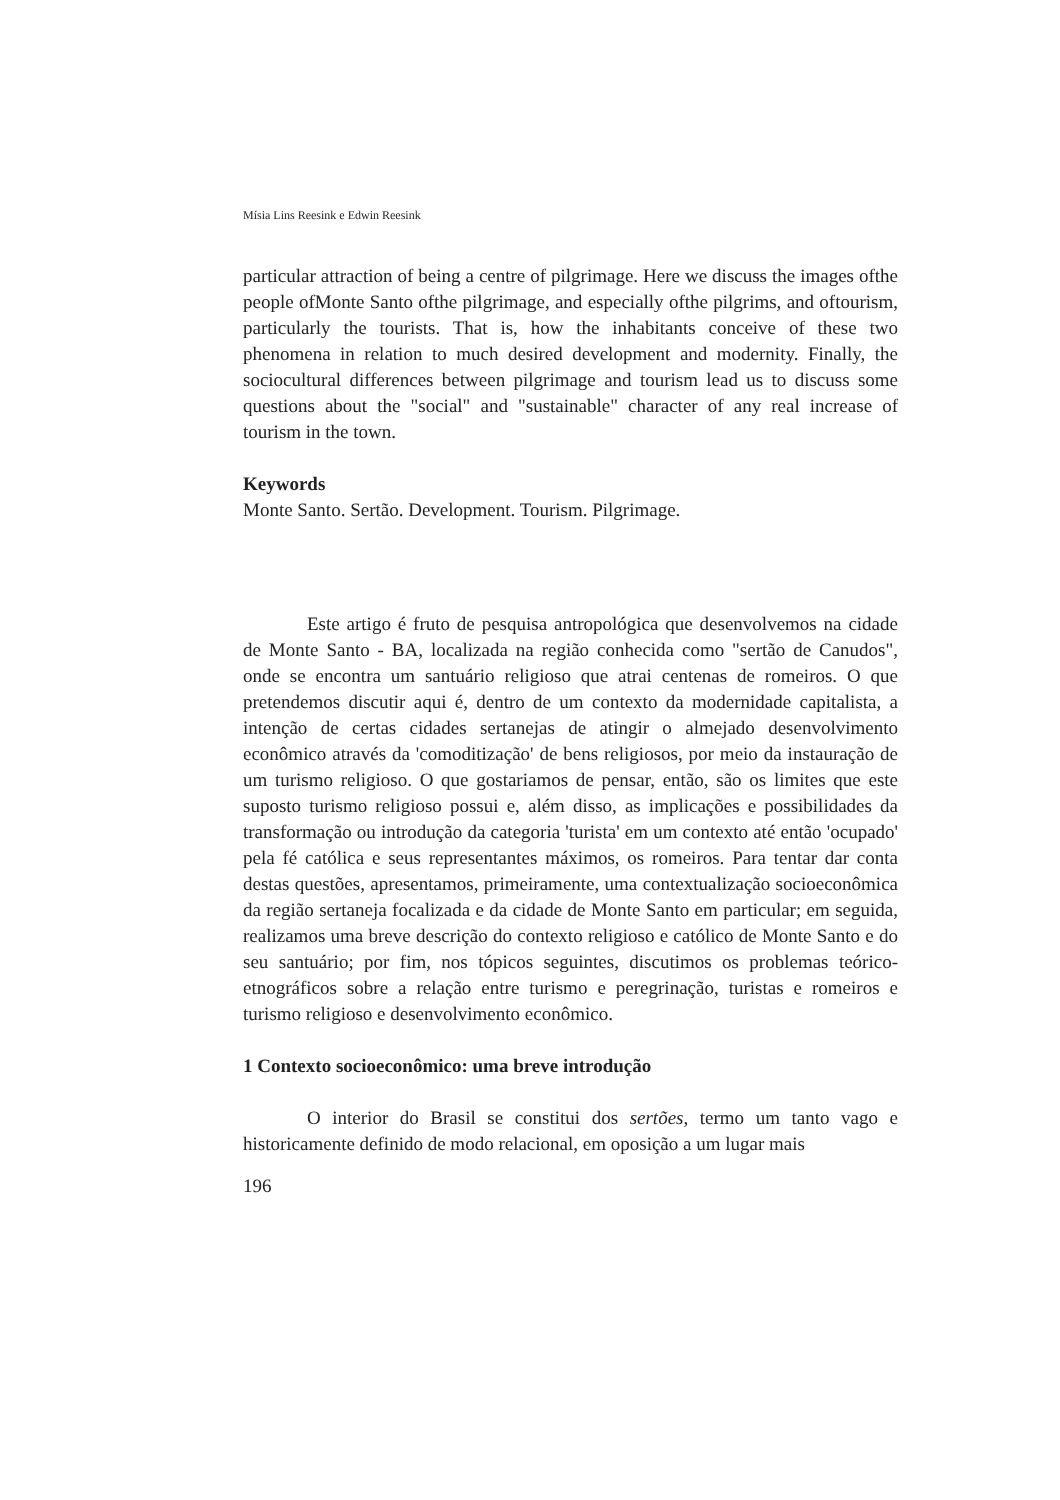Mísia Lins Reesink e Edwin Reesink
particular attraction of being a centre of pilgrimage. Here we discuss the images ofthe people ofMonte Santo ofthe pilgrimage, and especially ofthe pilgrims, and oftourism, particularly the tourists. That is, how the inhabitants conceive of these two phenomena in relation to much desired development and modernity. Finally, the sociocultural differences between pilgrimage and tourism lead us to discuss some questions about the "social" and "sustainable" character of any real increase of tourism in the town.
Keywords
Monte Santo. Sertão. Development. Tourism. Pilgrimage.
Este artigo é fruto de pesquisa antropológica que desenvolvemos na cidade de Monte Santo - BA, localizada na região conhecida como "sertão de Canudos", onde se encontra um santuário religioso que atrai centenas de romeiros. O que pretendemos discutir aqui é, dentro de um contexto da modernidade capitalista, a intenção de certas cidades sertanejas de atingir o almejado desenvolvimento econômico através da 'comoditização' de bens religiosos, por meio da instauração de um turismo religioso. O que gostariamos de pensar, então, são os limites que este suposto turismo religioso possui e, além disso, as implicações e possibilidades da transformação ou introdução da categoria 'turista' em um contexto até então 'ocupado' pela fé católica e seus representantes máximos, os romeiros. Para tentar dar conta destas questões, apresentamos, primeiramente, uma contextualização socioeconômica da região sertaneja focalizada e da cidade de Monte Santo em particular; em seguida, realizamos uma breve descrição do contexto religioso e católico de Monte Santo e do seu santuário; por fim, nos tópicos seguintes, discutimos os problemas teórico-etnográficos sobre a relação entre turismo e peregrinação, turistas e romeiros e turismo religioso e desenvolvimento econômico.
1 Contexto socioeconômico: uma breve introdução
O interior do Brasil se constitui dos sertões, termo um tanto vago e historicamente definido de modo relacional, em oposição a um lugar mais
196